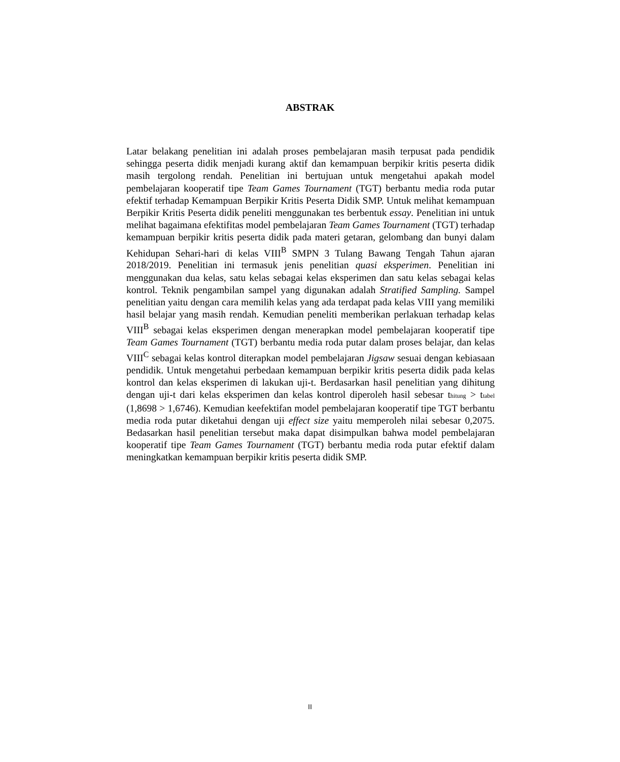ABSTRAK
Latar belakang penelitian ini adalah proses pembelajaran masih terpusat pada pendidik sehingga peserta didik menjadi kurang aktif dan kemampuan berpikir kritis peserta didik masih tergolong rendah. Penelitian ini bertujuan untuk mengetahui apakah model pembelajaran kooperatif tipe Team Games Tournament (TGT) berbantu media roda putar efektif terhadap Kemampuan Berpikir Kritis Peserta Didik SMP. Untuk melihat kemampuan Berpikir Kritis Peserta didik peneliti menggunakan tes berbentuk essay. Penelitian ini untuk melihat bagaimana efektifitas model pembelajaran Team Games Tournament (TGT) terhadap kemampuan berpikir kritis peserta didik pada materi getaran, gelombang dan bunyi dalam Kehidupan Sehari-hari di kelas VIII<sup>B</sup> SMPN 3 Tulang Bawang Tengah Tahun ajaran 2018/2019. Penelitian ini termasuk jenis penelitian quasi eksperimen. Penelitian ini menggunakan dua kelas, satu kelas sebagai kelas eksperimen dan satu kelas sebagai kelas kontrol. Teknik pengambilan sampel yang digunakan adalah Stratified Sampling. Sampel penelitian yaitu dengan cara memilih kelas yang ada terdapat pada kelas VIII yang memiliki hasil belajar yang masih rendah. Kemudian peneliti memberikan perlakuan terhadap kelas VIII<sup>B</sup> sebagai kelas eksperimen dengan menerapkan model pembelajaran kooperatif tipe Team Games Tournament (TGT) berbantu media roda putar dalam proses belajar, dan kelas VIII<sup>C</sup> sebagai kelas kontrol diterapkan model pembelajaran Jigsaw sesuai dengan kebiasaan pendidik. Untuk mengetahui perbedaan kemampuan berpikir kritis peserta didik pada kelas kontrol dan kelas eksperimen di lakukan uji-t. Berdasarkan hasil penelitian yang dihitung dengan uji-t dari kelas eksperimen dan kelas kontrol diperoleh hasil sebesar t<sub>hitung</sub> > t<sub>tabel</sub> (1,8698 > 1,6746). Kemudian keefektifan model pembelajaran kooperatif tipe TGT berbantu media roda putar diketahui dengan uji effect size yaitu memperoleh nilai sebesar 0,2075. Bedasarkan hasil penelitian tersebut maka dapat disimpulkan bahwa model pembelajaran kooperatif tipe Team Games Tournament (TGT) berbantu media roda putar efektif dalam meningkatkan kemampuan berpikir kritis peserta didik SMP.
II